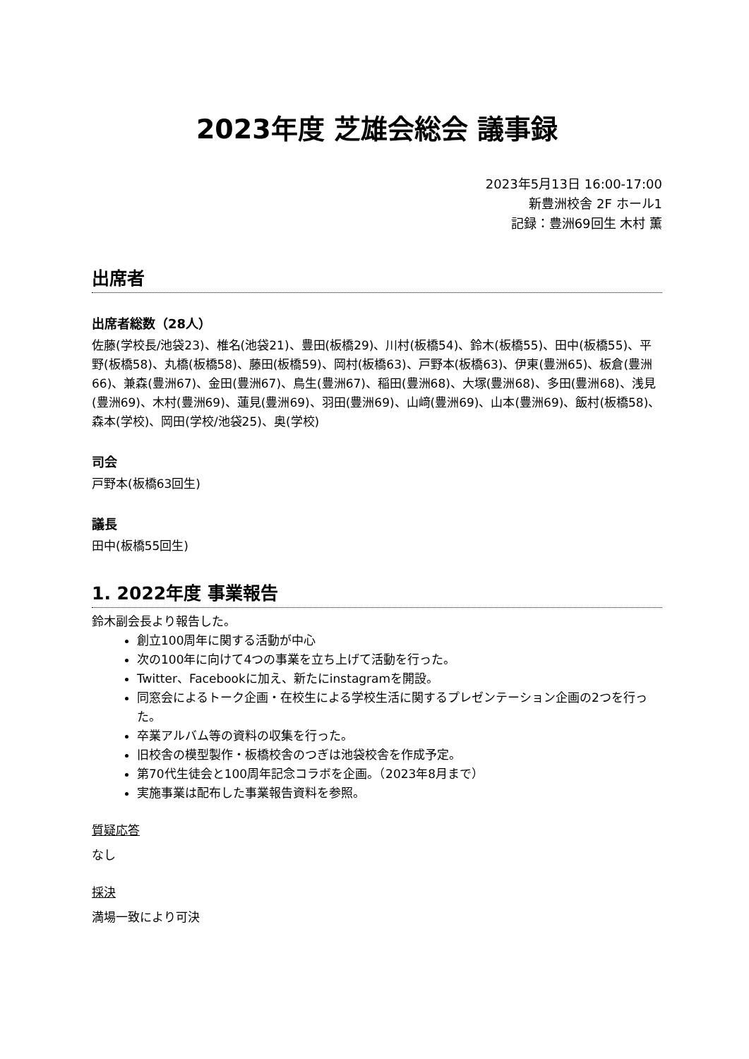2023年度 芝雄会総会 議事録
2023年5月13日 16:00-17:00
新豊洲校舎 2F ホール1
記録：豊洲69回生 木村 薫
出席者
出席者総数（28人）
佐藤(学校長/池袋23)、椎名(池袋21)、豊田(板橋29)、川村(板橋54)、鈴木(板橋55)、田中(板橋55)、平野(板橋58)、丸橋(板橋58)、藤田(板橋59)、岡村(板橋63)、戸野本(板橋63)、伊東(豊洲65)、板倉(豊洲66)、兼森(豊洲67)、金田(豊洲67)、鳥生(豊洲67)、稲田(豊洲68)、大塚(豊洲68)、多田(豊洲68)、浅見(豊洲69)、木村(豊洲69)、蓮見(豊洲69)、羽田(豊洲69)、山﨑(豊洲69)、山本(豊洲69)、飯村(板橋58)、森本(学校)、岡田(学校/池袋25)、奥(学校)
司会
戸野本(板橋63回生)
議長
田中(板橋55回生)
1. 2022年度 事業報告
鈴木副会長より報告した。
創立100周年に関する活動が中心
次の100年に向けて4つの事業を立ち上げて活動を行った。
Twitter、Facebookに加え、新たにinstagramを開設。
同窓会によるトーク企画・在校生による学校生活に関するプレゼンテーション企画の2つを行った。
卒業アルバム等の資料の収集を行った。
旧校舎の模型製作・板橋校舎のつぎは池袋校舎を作成予定。
第70代生徒会と100周年記念コラボを企画。（2023年8月まで）
実施事業は配布した事業報告資料を参照。
質疑応答
なし
採決
満場一致により可決